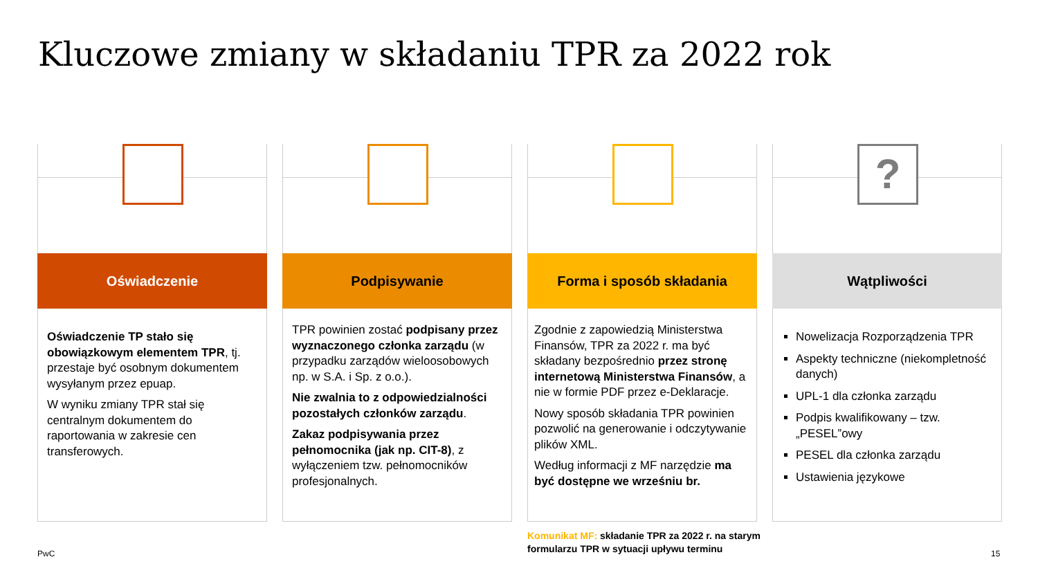Kluczowe zmiany w składaniu TPR za 2022 rok
Oświadczenie
Oświadczenie TP stało się obowiązkowym elementem TPR, tj. przestaje być osobnym dokumentem wysyłanym przez epuap.
W wyniku zmiany TPR stał się centralnym dokumentem do raportowania w zakresie cen transferowych.
Podpisywanie
TPR powinien zostać podpisany przez wyznaczonego członka zarządu (w przypadku zarządów wieloosobowych np. w S.A. i Sp. z o.o.).
Nie zwalnia to z odpowiedzialności pozostałych członków zarządu.
Zakaz podpisywania przez pełnomocnika (jak np. CIT-8), z wyłączeniem tzw. pełnomocników profesjonalnych.
Forma i sposób składania
Zgodnie z zapowiedzią Ministerstwa Finansów, TPR za 2022 r. ma być składany bezpośrednio przez stronę internetową Ministerstwa Finansów, a nie w formie PDF przez e-Deklaracje.
Nowy sposób składania TPR powinien pozwolić na generowanie i odczytywanie plików XML.
Według informacji z MF narzędzie ma być dostępne we wrześniu br.
?
Wątpliwości
Nowelizacja Rozporządzenia TPR
Aspekty techniczne (niekompletność danych)
UPL-1 dla członka zarządu
Podpis kwalifikowany – tzw. „PESEL”owy
PESEL dla członka zarządu
Ustawienia językowe
Komunikat MF: składanie TPR za 2022 r. na starym formularzu TPR w sytuacji upływu terminu
PwC 15